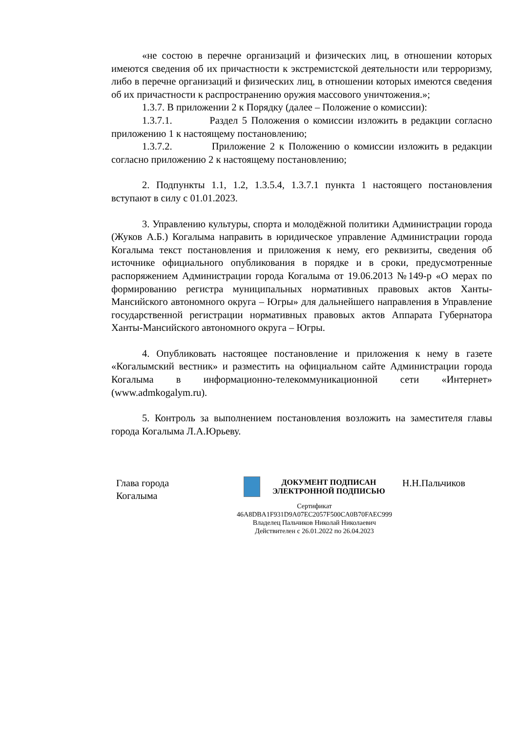«не состою в перечне организаций и физических лиц, в отношении которых имеются сведения об их причастности к экстремистской деятельности или терроризму, либо в перечне организаций и физических лиц, в отношении которых имеются сведения об их причастности к распространению оружия массового уничтожения.»;
1.3.7. В приложении 2 к Порядку (далее – Положение о комиссии):
1.3.7.1. Раздел 5 Положения о комиссии изложить в редакции согласно приложению 1 к настоящему постановлению;
1.3.7.2. Приложение 2 к Положению о комиссии изложить в редакции согласно приложению 2 к настоящему постановлению;
2. Подпункты 1.1, 1.2, 1.3.5.4, 1.3.7.1 пункта 1 настоящего постановления вступают в силу с 01.01.2023.
3. Управлению культуры, спорта и молодёжной политики Администрации города (Жуков А.Б.) Когалыма направить в юридическое управление Администрации города Когалыма текст постановления и приложения к нему, его реквизиты, сведения об источнике официального опубликования в порядке и в сроки, предусмотренные распоряжением Администрации города Когалыма от 19.06.2013 №149-р «О мерах по формированию регистра муниципальных нормативных правовых актов Ханты-Мансийского автономного округа – Югры» для дальнейшего направления в Управление государственной регистрации нормативных правовых актов Аппарата Губернатора Ханты-Мансийского автономного округа – Югры.
4. Опубликовать настоящее постановление и приложения к нему в газете «Когалымский вестник» и разместить на официальном сайте Администрации города Когалыма в информационно-телекоммуникационной сети «Интернет» (www.admkogalym.ru).
5. Контроль за выполнением постановления возложить на заместителя главы города Когалыма Л.А.Юрьеву.
Глава города
Когалыма
ДОКУМЕНТ ПОДПИСАН
ЭЛЕКТРОННОЙ ПОДПИСЬЮ
Сертификат
46A8DBA1F931D9A07EC2057F500CA0B70FAEC999
Владелец Пальчиков Николай Николаевич
Действителен с 26.01.2022 по 26.04.2023
Н.Н.Пальчиков